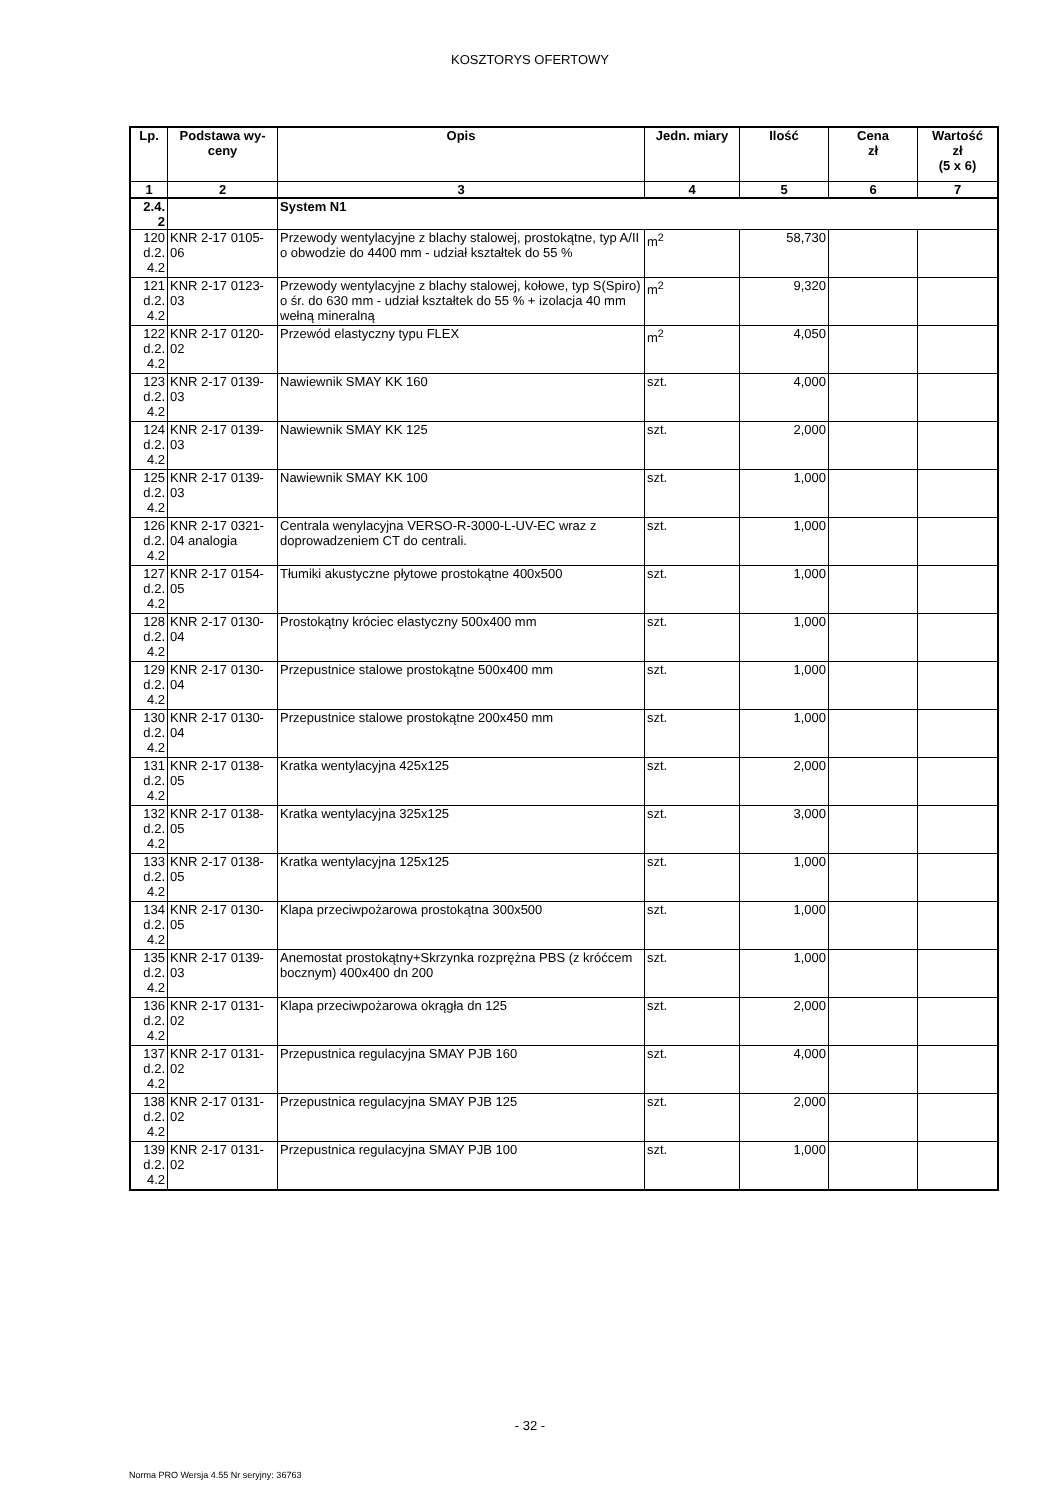KOSZTORYS OFERTOWY
| Lp. | Podstawa wy- ceny | Opis | Jedn. miary | Ilość | Cena zł | Wartość zł (5 x 6) |
| --- | --- | --- | --- | --- | --- | --- |
| 1 | 2 | 3 | 4 | 5 | 6 | 7 |
| 2.4. 2 | | System N1 | | | | |
| 120 d.2. 4.2 | KNR 2-17 0105-06 | Przewody wentylacyjne z blachy stalowej, prostokątne, typ A/II o obwodzie do 4400 mm - udział kształtek do 55 % | m<sup>2</sup> | 58,730 | | |
| 121 d.2. 4.2 | KNR 2-17 0123-03 | Przewody wentylacyjne z blachy stalowej, kołowe, typ S(Spiro) o śr. do 630 mm - udział kształtek do 55 % + izolacja 40 mm wełną mineralną | m<sup>2</sup> | 9,320 | | |
| 122 d.2. 4.2 | KNR 2-17 0120-02 | Przewód elastyczny typu FLEX | m<sup>2</sup> | 4,050 | | |
| 123 d.2. 4.2 | KNR 2-17 0139-03 | Nawiewnik SMAY KK 160 | szt. | 4,000 | | |
| 124 d.2. 4.2 | KNR 2-17 0139-03 | Nawiewnik SMAY KK 125 | szt. | 2,000 | | |
| 125 d.2. 4.2 | KNR 2-17 0139-03 | Nawiewnik SMAY KK 100 | szt. | 1,000 | | |
| 126 d.2. 4.2 | KNR 2-17 0321-04 analogia | Centrala wenylacyjna VERSO-R-3000-L-UV-EC wraz z doprowadzeniem CT do centrali. | szt. | 1,000 | | |
| 127 d.2. 4.2 | KNR 2-17 0154-05 | Tłumiki akustyczne płytowe prostokątne 400x500 | szt. | 1,000 | | |
| 128 d.2. 4.2 | KNR 2-17 0130-04 | Prostokątny króciec elastyczny 500x400 mm | szt. | 1,000 | | |
| 129 d.2. 4.2 | KNR 2-17 0130-04 | Przepustnice stalowe prostokątne 500x400 mm | szt. | 1,000 | | |
| 130 d.2. 4.2 | KNR 2-17 0130-04 | Przepustnice stalowe prostokątne 200x450 mm | szt. | 1,000 | | |
| 131 d.2. 4.2 | KNR 2-17 0138-05 | Kratka wentylacyjna 425x125 | szt. | 2,000 | | |
| 132 d.2. 4.2 | KNR 2-17 0138-05 | Kratka wentylacyjna 325x125 | szt. | 3,000 | | |
| 133 d.2. 4.2 | KNR 2-17 0138-05 | Kratka wentylacyjna 125x125 | szt. | 1,000 | | |
| 134 d.2. 4.2 | KNR 2-17 0130-05 | Klapa przeciwpożarowa prostokątna 300x500 | szt. | 1,000 | | |
| 135 d.2. 4.2 | KNR 2-17 0139-03 | Anemostat prostokątny+Skrzynka rozprężna PBS (z króćcem bocznym) 400x400 dn 200 | szt. | 1,000 | | |
| 136 d.2. 4.2 | KNR 2-17 0131-02 | Klapa przeciwpożarowa okrągła dn 125 | szt. | 2,000 | | |
| 137 d.2. 4.2 | KNR 2-17 0131-02 | Przepustnica regulacyjna SMAY PJB 160 | szt. | 4,000 | | |
| 138 d.2. 4.2 | KNR 2-17 0131-02 | Przepustnica regulacyjna SMAY PJB 125 | szt. | 2,000 | | |
| 139 d.2. 4.2 | KNR 2-17 0131-02 | Przepustnica regulacyjna SMAY PJB 100 | szt. | 1,000 | | |
- 32 -
Norma PRO Wersja 4.55 Nr seryjny: 36763